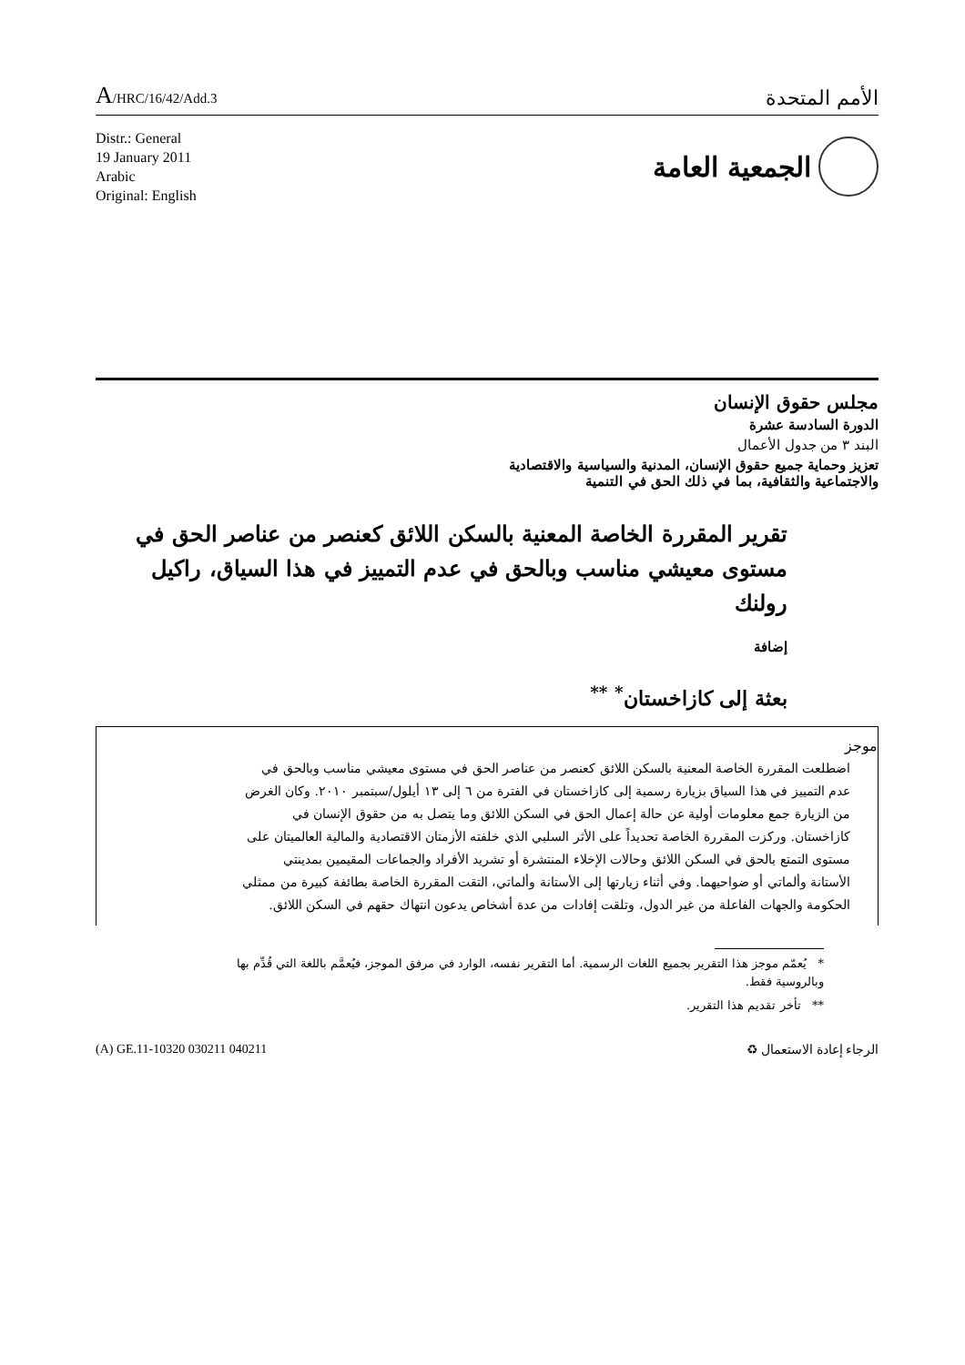A/HRC/16/42/Add.3
الأمم المتحدة
Distr.: General
19 January 2011
Arabic
Original: English
الجمعية العامة
مجلس حقوق الإنسان
الدورة السادسة عشرة
البند ٣ من جدول الأعمال
تعزيز وحماية جميع حقوق الإنسان، المدنية والسياسية والاقتصادية
والاجتماعية والثقافية، بما في ذلك الحق في التنمية
تقرير المقررة الخاصة المعنية بالسكن اللائق كعنصر من عناصر الحق في مستوى معيشي مناسب وبالحق في عدم التمييز في هذا السياق، راكيل رولنك
إضافة
بعثة إلى كازاخستان<sup>*</sup> <sup>**</sup>
موجز
اضطلعت المقررة الخاصة المعنية بالسكن اللائق كعنصر من عناصر الحق في مستوى معيشي مناسب وبالحق في عدم التمييز في هذا السياق بزيارة رسمية إلى كازاخستان في الفترة من ٦ إلى ١٣ أيلول/سبتمبر ٢٠١٠. وكان الغرض من الزيارة جمع معلومات أولية عن حالة إعمال الحق في السكن اللائق وما يتصل به من حقوق الإنسان في كازاخستان. وركزت المقررة الخاصة تحديداً على الأثر السلبي الذي خلفته الأزمتان الاقتصادية والمالية العالميتان على مستوى التمتع بالحق في السكن اللائق وحالات الإخلاء المنتشرة أو تشريد الأفراد والجماعات المقيمين بمدينتي الأستانة وألماتي أو ضواحيهما. وفي أثناء زيارتها إلى الأستانة وألماتي، التقت المقررة الخاصة بطائفة كبيرة من ممثلي الحكومة والجهات الفاعلة من غير الدول، وتلقت إفادات من عدة أشخاص يدعون انتهاك حقهم في السكن اللائق.
* يُعمّم موجز هذا التقرير بجميع اللغات الرسمية. أما التقرير نفسه، الوارد في مرفق الموجز، فيُعمَّم باللغة التي قُدِّم بها وبالروسية فقط.
** تأخر تقديم هذا التقرير.
(A) GE.11-10320 030211 040211 الرجاء إعادة الاستعمال ♻